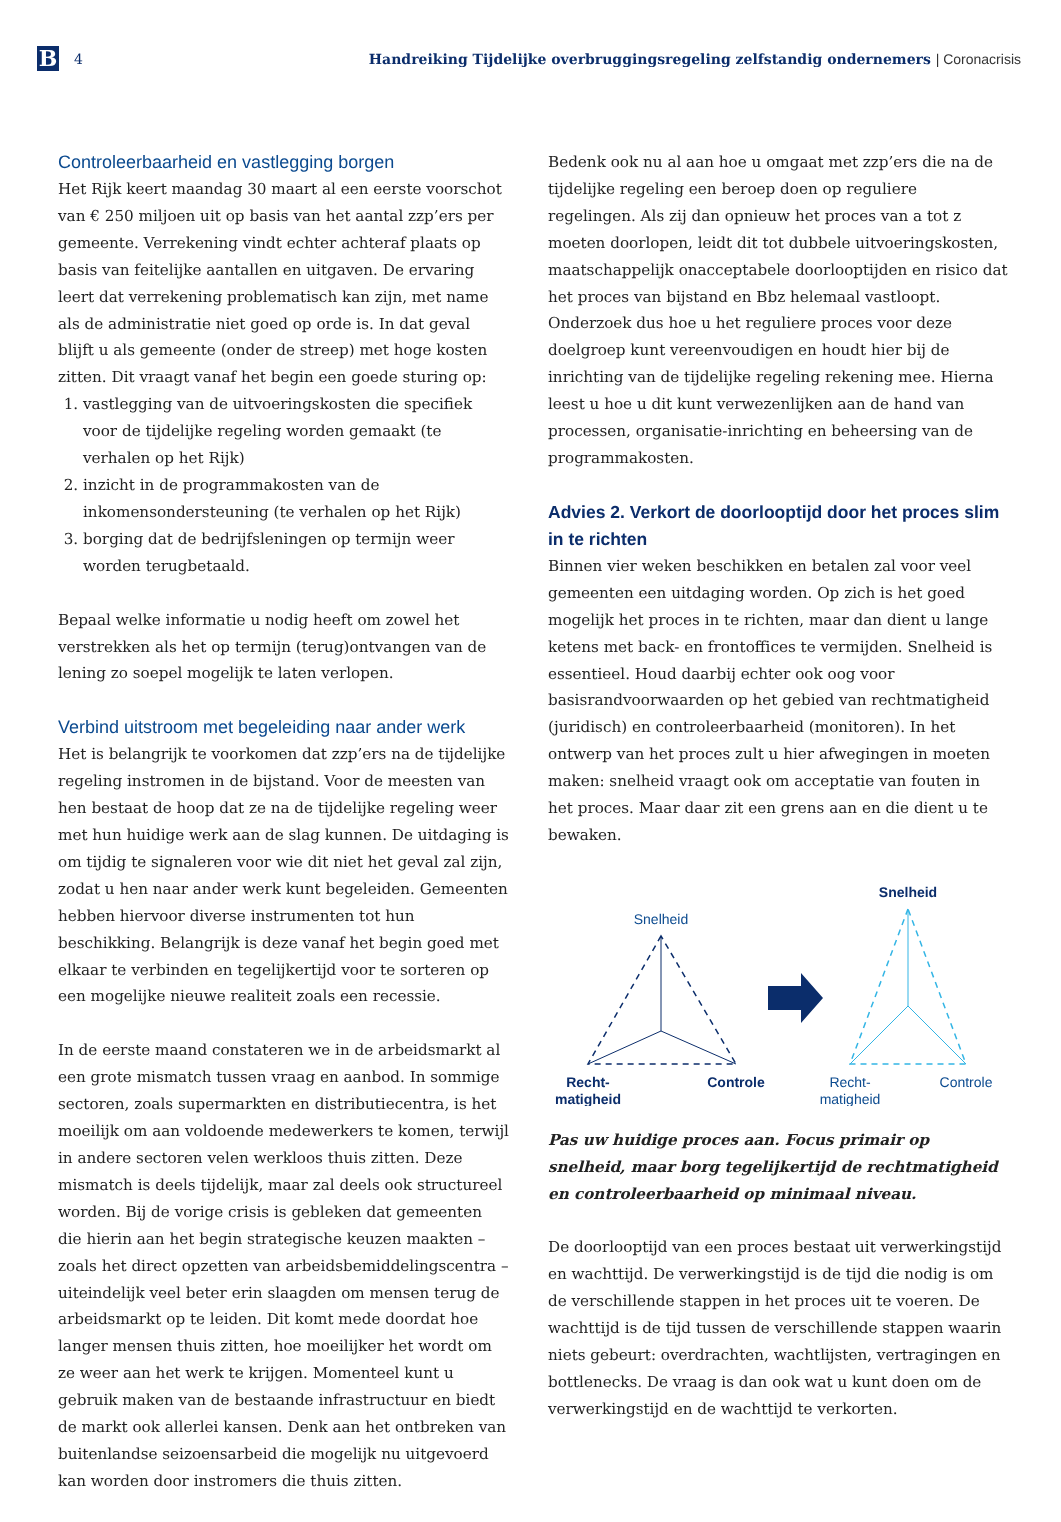B
4
Handreiking Tijdelijke overbruggingsregeling zelfstandig ondernemers | Coronacrisis
Controleerbaarheid en vastlegging borgen
Het Rijk keert maandag 30 maart al een eerste voorschot van € 250 miljoen uit op basis van het aantal zzp’ers per gemeente. Verrekening vindt echter achteraf plaats op basis van feitelijke aantallen en uitgaven. De ervaring leert dat verrekening problematisch kan zijn, met name als de administratie niet goed op orde is. In dat geval blijft u als gemeente (onder de streep) met hoge kosten zitten. Dit vraagt vanaf het begin een goede sturing op:
1. vastlegging van de uitvoeringskosten die specifiek voor de tijdelijke regeling worden gemaakt (te verhalen op het Rijk)
2. inzicht in de programmakosten van de inkomensondersteuning (te verhalen op het Rijk)
3. borging dat de bedrijfsleningen op termijn weer worden terugbetaald.
Bepaal welke informatie u nodig heeft om zowel het verstrekken als het op termijn (terug)ontvangen van de lening zo soepel mogelijk te laten verlopen.
Verbind uitstroom met begeleiding naar ander werk
Het is belangrijk te voorkomen dat zzp’ers na de tijdelijke regeling instromen in de bijstand. Voor de meesten van hen bestaat de hoop dat ze na de tijdelijke regeling weer met hun huidige werk aan de slag kunnen. De uitdaging is om tijdig te signaleren voor wie dit niet het geval zal zijn, zodat u hen naar ander werk kunt begeleiden. Gemeenten hebben hiervoor diverse instrumenten tot hun beschikking. Belangrijk is deze vanaf het begin goed met elkaar te verbinden en tegelijkertijd voor te sorteren op een mogelijke nieuwe realiteit zoals een recessie.
In de eerste maand constateren we in de arbeidsmarkt al een grote mismatch tussen vraag en aanbod. In sommige sectoren, zoals supermarkten en distributiecentra, is het moeilijk om aan voldoende medewerkers te komen, terwijl in andere sectoren velen werkloos thuis zitten. Deze mismatch is deels tijdelijk, maar zal deels ook structureel worden. Bij de vorige crisis is gebleken dat gemeenten die hierin aan het begin strategische keuzen maakten – zoals het direct opzetten van arbeidsbemiddelingscentra – uiteindelijk veel beter erin slaagden om mensen terug de arbeidsmarkt op te leiden. Dit komt mede doordat hoe langer mensen thuis zitten, hoe moeilijker het wordt om ze weer aan het werk te krijgen. Momenteel kunt u gebruik maken van de bestaande infrastructuur en biedt de markt ook allerlei kansen. Denk aan het ontbreken van buitenlandse seizoensarbeid die mogelijk nu uitgevoerd kan worden door instromers die thuis zitten.
Bedenk ook nu al aan hoe u omgaat met zzp’ers die na de tijdelijke regeling een beroep doen op reguliere regelingen. Als zij dan opnieuw het proces van a tot z moeten doorlopen, leidt dit tot dubbele uitvoeringskosten, maatschappelijk onacceptabele doorlooptijden en risico dat het proces van bijstand en Bbz helemaal vastloopt. Onderzoek dus hoe u het reguliere proces voor deze doelgroep kunt vereenvoudigen en houdt hier bij de inrichting van de tijdelijke regeling rekening mee. Hierna leest u hoe u dit kunt verwezenlijken aan de hand van processen, organisatie-inrichting en beheersing van de programmakosten.
Advies 2. Verkort de doorlooptijd door het proces slim in te richten
Binnen vier weken beschikken en betalen zal voor veel gemeenten een uitdaging worden. Op zich is het goed mogelijk het proces in te richten, maar dan dient u lange ketens met back- en frontoffices te vermijden. Snelheid is essentieel. Houd daarbij echter ook oog voor basisrandvoorwaarden op het gebied van rechtmatigheid (juridisch) en controleerbaarheid (monitoren). In het ontwerp van het proces zult u hier afwegingen in moeten maken: snelheid vraagt ook om acceptatie van fouten in het proces. Maar daar zit een grens aan en die dient u te bewaken.
Snelheid
Recht-
matigheid
Controle
Snelheid
Recht-
matigheid
Controle
Pas uw huidige proces aan. Focus primair op snelheid, maar borg tegelijkertijd de rechtmatigheid en controleerbaarheid op minimaal niveau.
De doorlooptijd van een proces bestaat uit verwerkingstijd en wachttijd. De verwerkingstijd is de tijd die nodig is om de verschillende stappen in het proces uit te voeren. De wachttijd is de tijd tussen de verschillende stappen waarin niets gebeurt: overdrachten, wachtlijsten, vertragingen en bottlenecks. De vraag is dan ook wat u kunt doen om de verwerkingstijd en de wachttijd te verkorten.